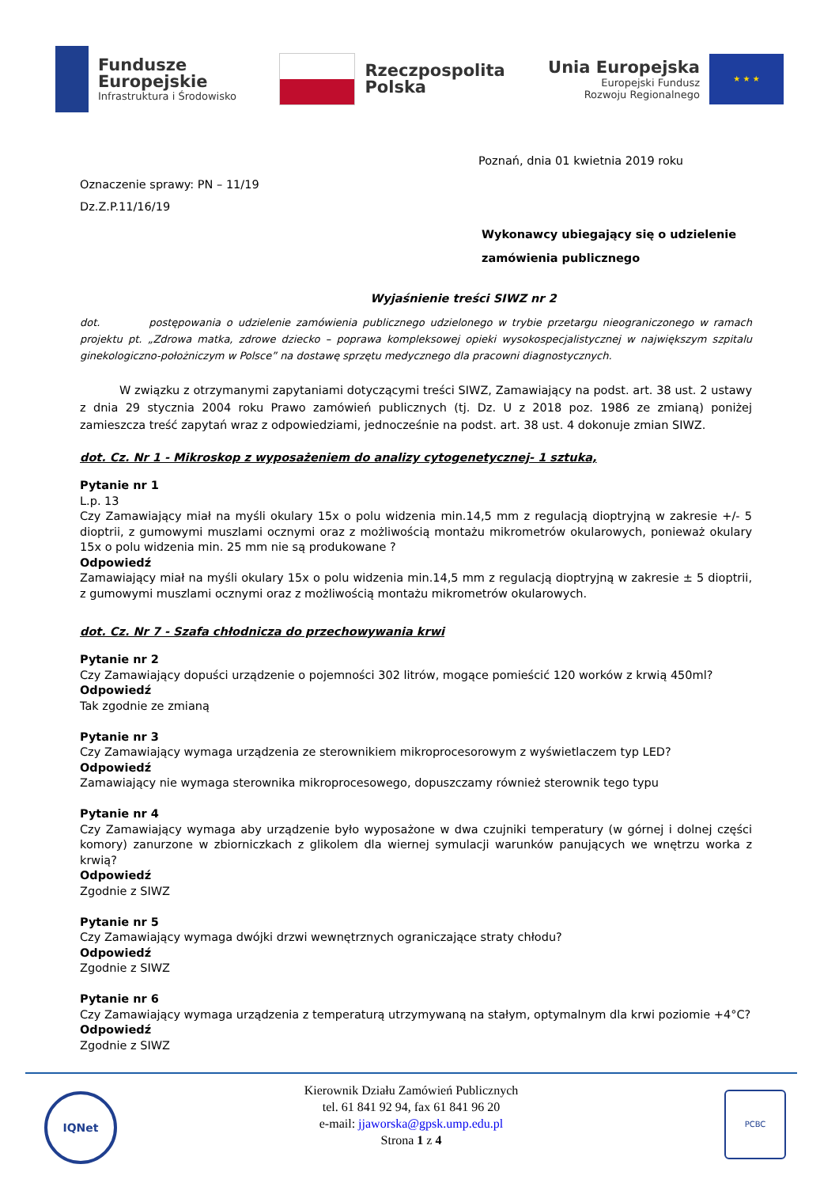Fundusze
Europejskie
Infrastruktura i Środowisko
Rzeczpospolita
Polska
Unia Europejska
Europejski Fundusz
Rozwoju Regionalnego
★ ★ ★
Poznań, dnia 01 kwietnia 2019 roku
Oznaczenie sprawy: PN – 11/19
Dz.Z.P.11/16/19
Wykonawcy ubiegający się o udzielenie
zamówienia publicznego
Wyjaśnienie treści SIWZ nr 2
dot. postępowania o udzielenie zamówienia publicznego udzielonego w trybie przetargu nieograniczonego w ramach projektu pt. „Zdrowa matka, zdrowe dziecko – poprawa kompleksowej opieki wysokospecjalistycznej w największym szpitalu ginekologiczno-położniczym w Polsce” na dostawę sprzętu medycznego dla pracowni diagnostycznych.
W związku z otrzymanymi zapytaniami dotyczącymi treści SIWZ, Zamawiający na podst. art. 38 ust. 2 ustawy z dnia 29 stycznia 2004 roku Prawo zamówień publicznych (tj. Dz. U z 2018 poz. 1986 ze zmianą) poniżej zamieszcza treść zapytań wraz z odpowiedziami, jednocześnie na podst. art. 38 ust. 4 dokonuje zmian SIWZ.
dot. Cz. Nr 1 - Mikroskop z wyposażeniem do analizy cytogenetycznej- 1 sztuka,
Pytanie nr 1
L.p. 13
Czy Zamawiający miał na myśli okulary 15x o polu widzenia min.14,5 mm z regulacją dioptryjną w zakresie +/- 5 dioptrii, z gumowymi muszlami ocznymi oraz z możliwością montażu mikrometrów okularowych, ponieważ okulary 15x o polu widzenia min. 25 mm nie są produkowane ?
Odpowiedź
Zamawiający miał na myśli okulary 15x o polu widzenia min.14,5 mm z regulacją dioptryjną w zakresie ± 5 dioptrii, z gumowymi muszlami ocznymi oraz z możliwością montażu mikrometrów okularowych.
dot. Cz. Nr 7 - Szafa chłodnicza do przechowywania krwi
Pytanie nr 2
Czy Zamawiający dopuści urządzenie o pojemności 302 litrów, mogące pomieścić 120 worków z krwią 450ml?
Odpowiedź
Tak zgodnie ze zmianą
Pytanie nr 3
Czy Zamawiający wymaga urządzenia ze sterownikiem mikroprocesorowym z wyświetlaczem typ LED?
Odpowiedź
Zamawiający nie wymaga sterownika mikroprocesowego, dopuszczamy również sterownik tego typu
Pytanie nr 4
Czy Zamawiający wymaga aby urządzenie było wyposażone w dwa czujniki temperatury (w górnej i dolnej części komory) zanurzone w zbiorniczkach z glikolem dla wiernej symulacji warunków panujących we wnętrzu worka z krwią?
Odpowiedź
Zgodnie z SIWZ
Pytanie nr 5
Czy Zamawiający wymaga dwójki drzwi wewnętrznych ograniczające straty chłodu?
Odpowiedź
Zgodnie z SIWZ
Pytanie nr 6
Czy Zamawiający wymaga urządzenia z temperaturą utrzymywaną na stałym, optymalnym dla krwi poziomie +4°C?
Odpowiedź
Zgodnie z SIWZ
IQNet
Kierownik Działu Zamówień Publicznych
tel. 61 841 92 94, fax 61 841 96 20
e-mail: jjaworska@gpsk.ump.edu.pl
Strona 1 z 4
PCBC